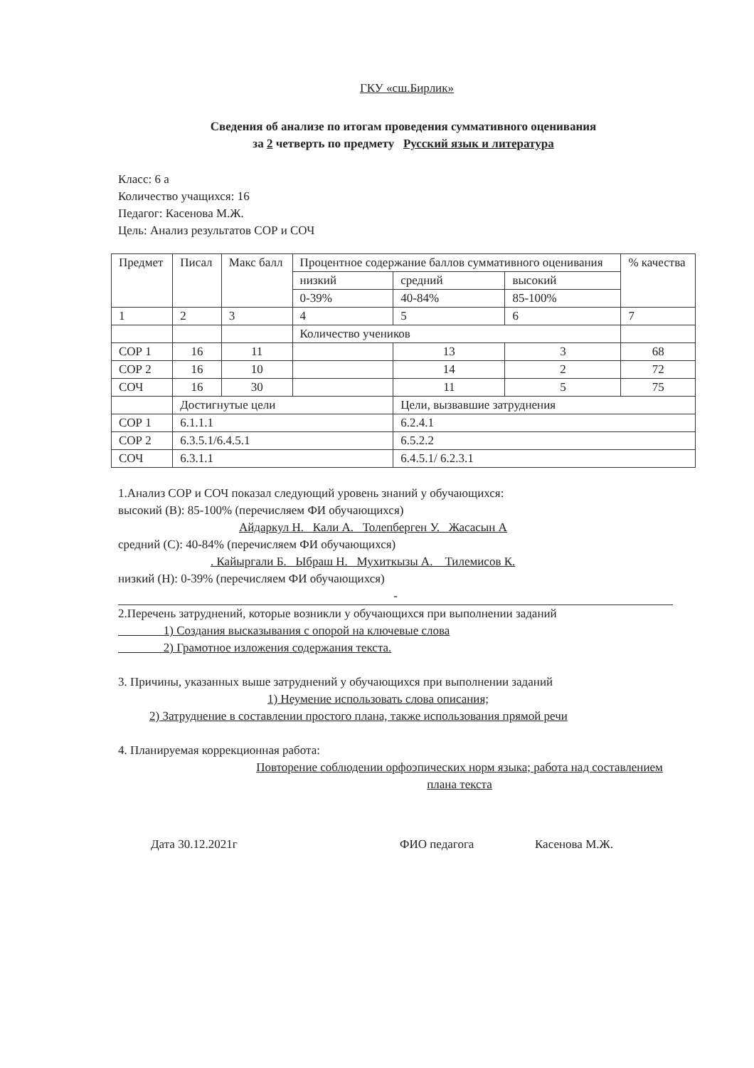ГКУ «сш.Бирлик»
Сведения об анализе по итогам проведения суммативного оценивания
за 2 четверть по предмету Русский язык и литература
Класс: 6 а
Количество учащихся: 16
Педагог: Касенова М.Ж.
Цель: Анализ результатов СОР и СОЧ
| Предмет | Писал | Макс балл | Процентное содержание баллов суммативного оценивания | | | % качества |
| --- | --- | --- | --- | --- | --- | --- |
| | | | низкий | средний | высокий | |
| | | | 0-39% | 40-84% | 85-100% | |
| 1 | 2 | 3 | 4 | 5 | 6 | 7 |
| | | | Количество учеников | | | |
| СОР 1 | 16 | 11 | | 13 | 3 | 68 |
| СОР 2 | 16 | 10 | | 14 | 2 | 72 |
| СОЧ | 16 | 30 | | 11 | 5 | 75 |
| | Достигнутые цели | | | Цели, вызвавшие затруднения | | |
| СОР 1 | 6.1.1.1 | | | 6.2.4.1 | | |
| СОР 2 | 6.3.5.1/6.4.5.1 | | | 6.5.2.2 | | |
| СОЧ | 6.3.1.1 | | | 6.4.5.1/ 6.2.3.1 | | |
1.Анализ СОР и СОЧ показал следующий уровень знаний у обучающихся:
высокий (В): 85-100% (перечисляем ФИ обучающихся)
Айдаркул Н. Кали А. Толепберген У. Жасасын А
средний (С): 40-84% (перечисляем ФИ обучающихся)
. Кайыргали Б. Ыбраш Н. Мухиткызы А. Тилемисов К.
низкий (Н): 0-39% (перечисляем ФИ обучающихся)
-
2.Перечень затруднений, которые возникли у обучающихся при выполнении заданий
1) Создания высказывания с опорой на ключевые слова
2) Грамотное изложения содержания текста.
3. Причины, указанных выше затруднений у обучающихся при выполнении заданий
1) Неумение использовать слова описания;
2) Затруднение в составлении простого плана, также использования прямой речи
4. Планируемая коррекционная работа:
Повторение соблюдении орфоэпических норм языка; работа над составлением плана текста
Дата 30.12.2021г ФИО педагога Касенова М.Ж.